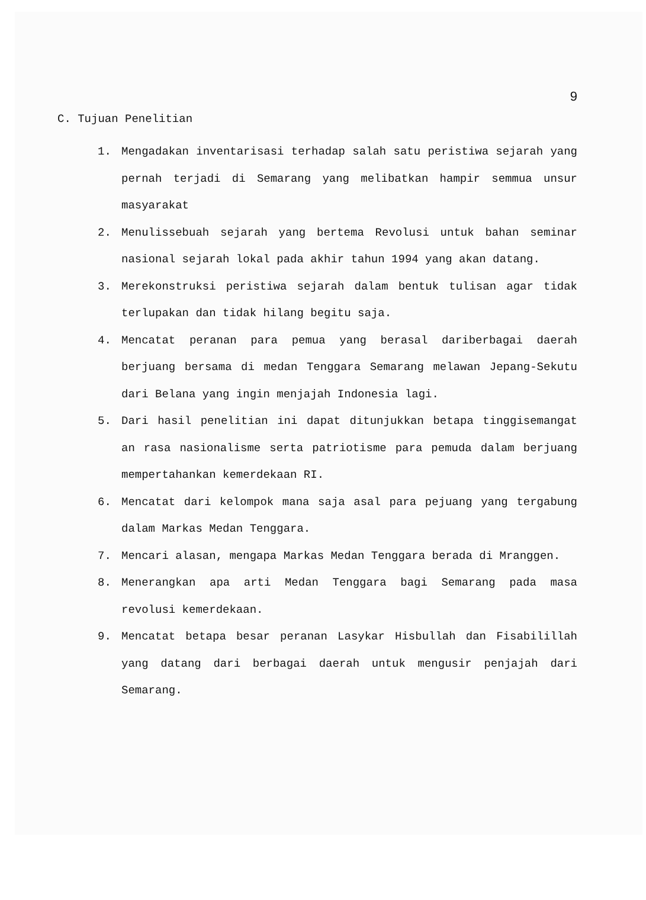9
C. Tujuan Penelitian
1. Mengadakan inventarisasi terhadap salah satu peristiwa sejarah yang pernah terjadi di Semarang yang melibatkan hampir semmua unsur masyarakat
2. Menulissebuah sejarah yang bertema Revolusi untuk bahan seminar nasional sejarah lokal pada akhir tahun 1994 yang akan datang.
3. Merekonstruksi peristiwa sejarah dalam bentuk tulisan agar tidak terlupakan dan tidak hilang begitu saja.
4. Mencatat peranan para pemua yang berasal dariberbagai daerah berjuang bersama di medan Tenggara Semarang melawan Jepang-Sekutu dari Belana yang ingin menjajah Indonesia lagi.
5. Dari hasil penelitian ini dapat ditunjukkan betapa tinggisemangat an rasa nasionalisme serta patriotisme para pemuda dalam berjuang mempertahankan kemerdekaan RI.
6. Mencatat dari kelompok mana saja asal para pejuang yang tergabung dalam Markas Medan Tenggara.
7. Mencari alasan, mengapa Markas Medan Tenggara berada di Mranggen.
8. Menerangkan apa arti Medan Tenggara bagi Semarang pada masa revolusi kemerdekaan.
9. Mencatat betapa besar peranan Lasykar Hisbullah dan Fisabilillah yang datang dari berbagai daerah untuk mengusir penjajah dari Semarang.